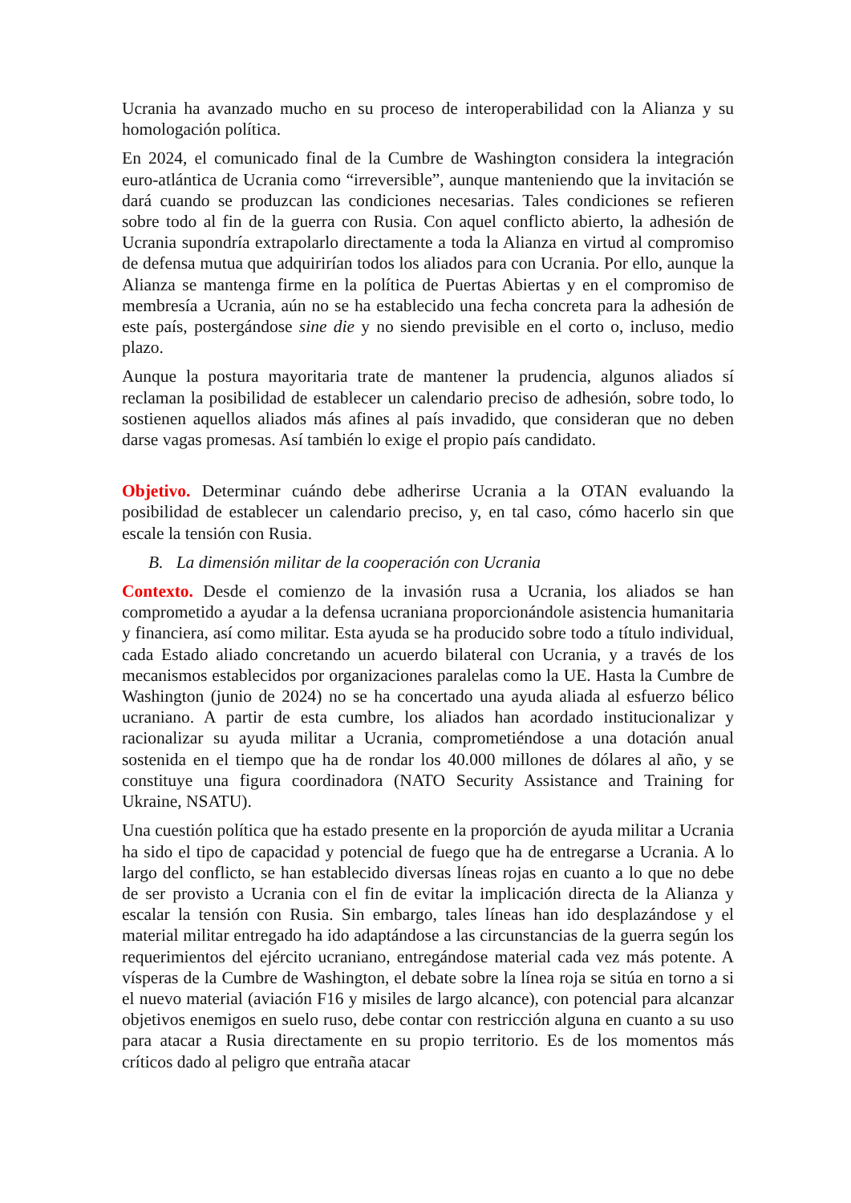Ucrania ha avanzado mucho en su proceso de interoperabilidad con la Alianza y su homologación política.
En 2024, el comunicado final de la Cumbre de Washington considera la integración euro-atlántica de Ucrania como “irreversible”, aunque manteniendo que la invitación se dará cuando se produzcan las condiciones necesarias. Tales condiciones se refieren sobre todo al fin de la guerra con Rusia. Con aquel conflicto abierto, la adhesión de Ucrania supondría extrapolarlo directamente a toda la Alianza en virtud al compromiso de defensa mutua que adquirirían todos los aliados para con Ucrania. Por ello, aunque la Alianza se mantenga firme en la política de Puertas Abiertas y en el compromiso de membresía a Ucrania, aún no se ha establecido una fecha concreta para la adhesión de este país, postergándose sine die y no siendo previsible en el corto o, incluso, medio plazo.
Aunque la postura mayoritaria trate de mantener la prudencia, algunos aliados sí reclaman la posibilidad de establecer un calendario preciso de adhesión, sobre todo, lo sostienen aquellos aliados más afines al país invadido, que consideran que no deben darse vagas promesas. Así también lo exige el propio país candidato.
Objetivo. Determinar cuándo debe adherirse Ucrania a la OTAN evaluando la posibilidad de establecer un calendario preciso, y, en tal caso, cómo hacerlo sin que escale la tensión con Rusia.
B. La dimensión militar de la cooperación con Ucrania
Contexto. Desde el comienzo de la invasión rusa a Ucrania, los aliados se han comprometido a ayudar a la defensa ucraniana proporcionándole asistencia humanitaria y financiera, así como militar. Esta ayuda se ha producido sobre todo a título individual, cada Estado aliado concretando un acuerdo bilateral con Ucrania, y a través de los mecanismos establecidos por organizaciones paralelas como la UE. Hasta la Cumbre de Washington (junio de 2024) no se ha concertado una ayuda aliada al esfuerzo bélico ucraniano. A partir de esta cumbre, los aliados han acordado institucionalizar y racionalizar su ayuda militar a Ucrania, comprometiéndose a una dotación anual sostenida en el tiempo que ha de rondar los 40.000 millones de dólares al año, y se constituye una figura coordinadora (NATO Security Assistance and Training for Ukraine, NSATU).
Una cuestión política que ha estado presente en la proporción de ayuda militar a Ucrania ha sido el tipo de capacidad y potencial de fuego que ha de entregarse a Ucrania. A lo largo del conflicto, se han establecido diversas líneas rojas en cuanto a lo que no debe de ser provisto a Ucrania con el fin de evitar la implicación directa de la Alianza y escalar la tensión con Rusia. Sin embargo, tales líneas han ido desplazándose y el material militar entregado ha ido adaptándose a las circunstancias de la guerra según los requerimientos del ejército ucraniano, entregándose material cada vez más potente. A vísperas de la Cumbre de Washington, el debate sobre la línea roja se sitúa en torno a si el nuevo material (aviación F16 y misiles de largo alcance), con potencial para alcanzar objetivos enemigos en suelo ruso, debe contar con restricción alguna en cuanto a su uso para atacar a Rusia directamente en su propio territorio. Es de los momentos más críticos dado al peligro que entraña atacar